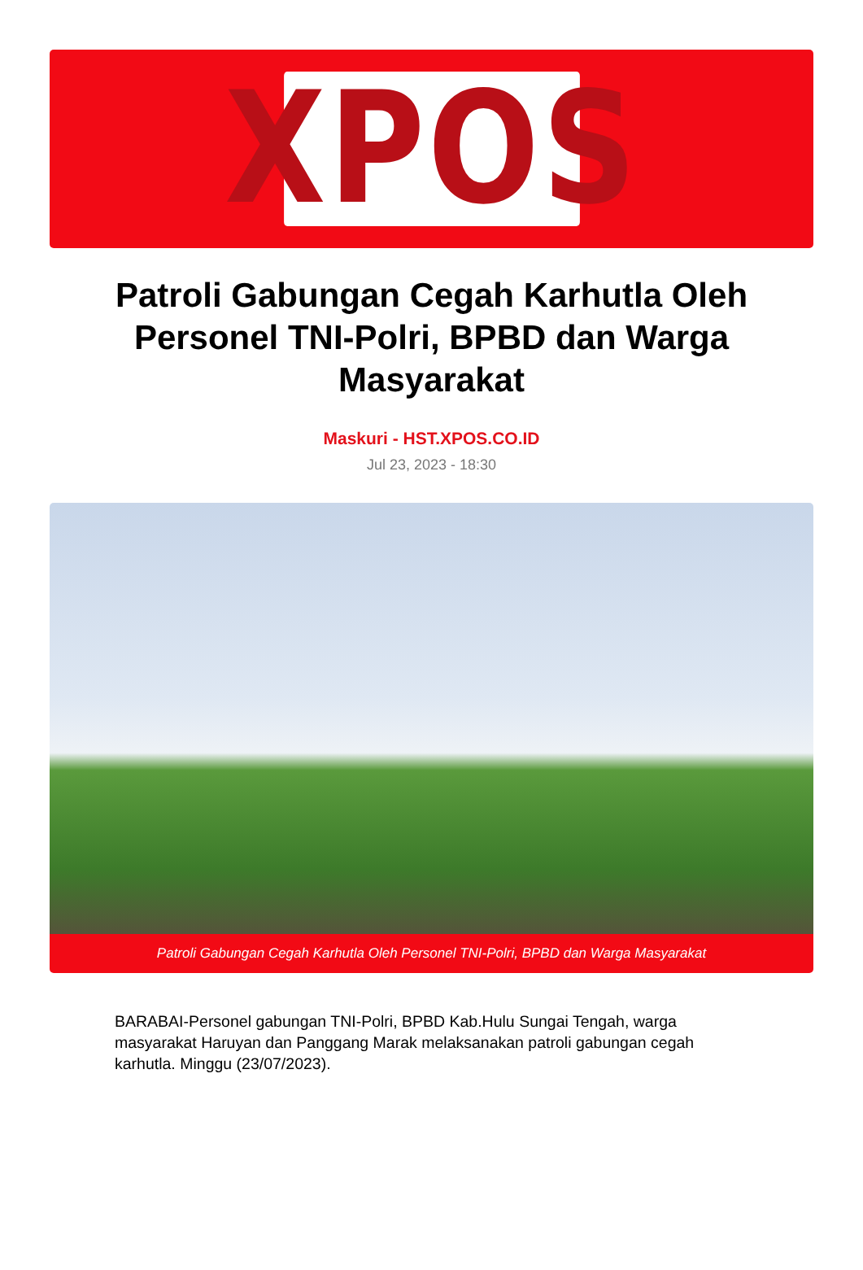XPOS
Patroli Gabungan Cegah Karhutla Oleh Personel TNI-Polri, BPBD dan Warga Masyarakat
Maskuri - HST.XPOS.CO.ID
Jul 23, 2023 - 18:30
Patroli Gabungan Cegah Karhutla Oleh Personel TNI-Polri, BPBD dan Warga Masyarakat
BARABAI-Personel gabungan TNI-Polri, BPBD Kab.Hulu Sungai Tengah, warga masyarakat Haruyan dan Panggang Marak melaksanakan patroli gabungan cegah karhutla. Minggu (23/07/2023).